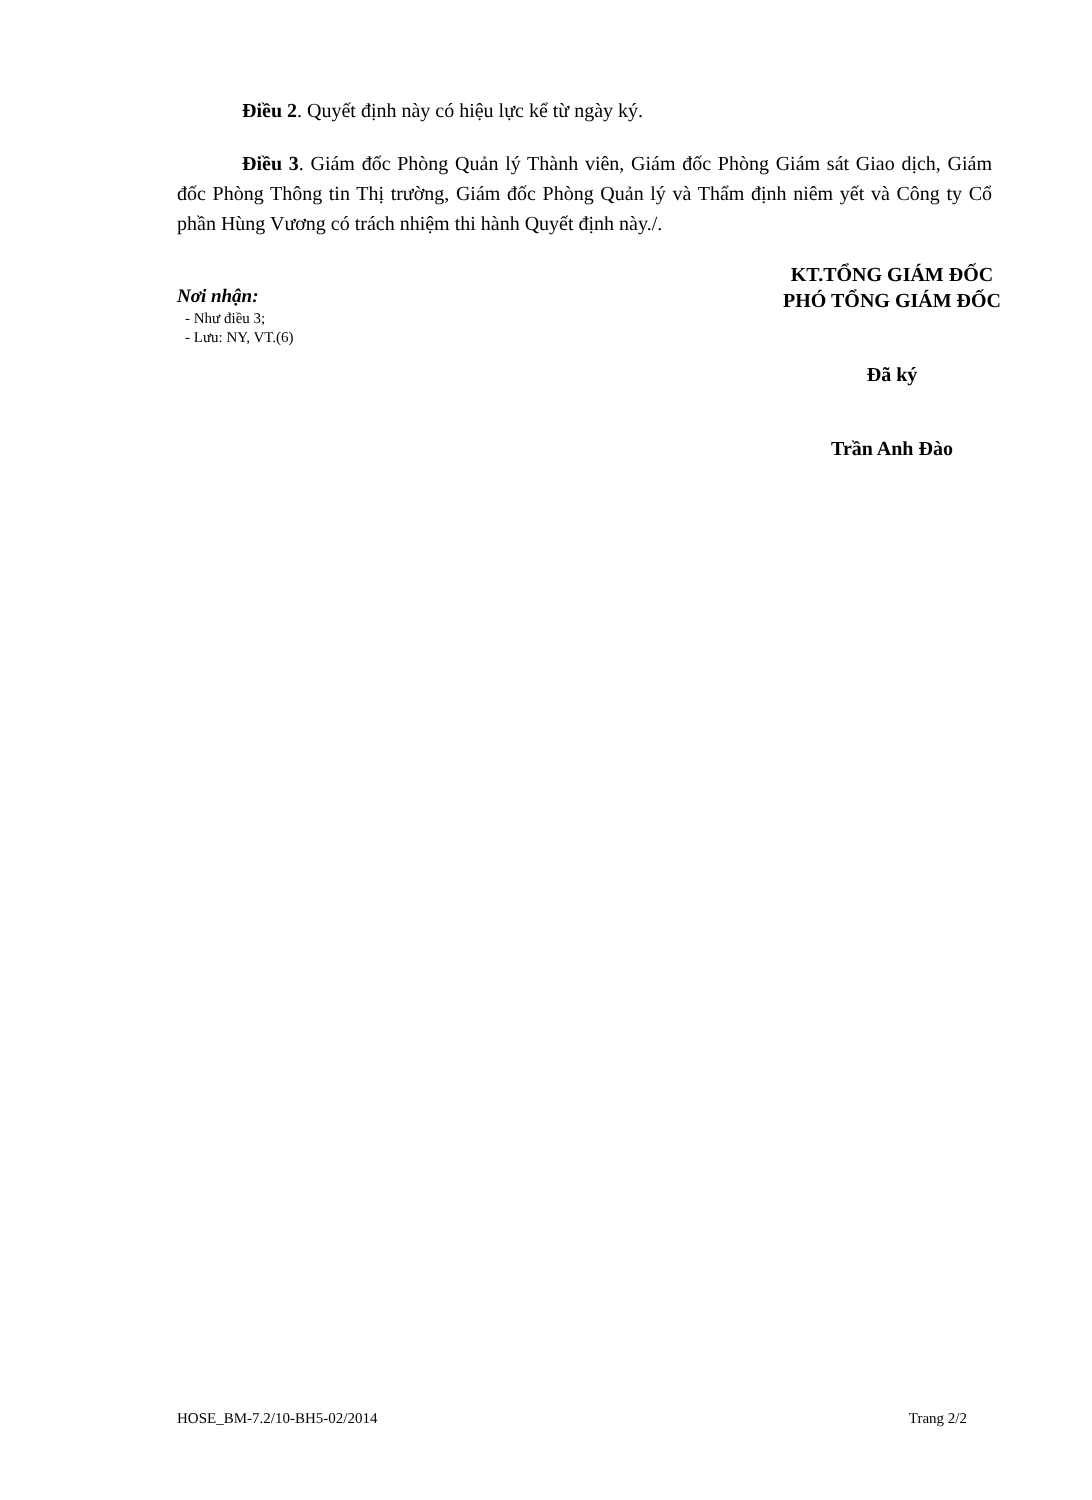Điều 2. Quyết định này có hiệu lực kể từ ngày ký.
Điều 3. Giám đốc Phòng Quản lý Thành viên, Giám đốc Phòng Giám sát Giao dịch, Giám đốc Phòng Thông tin Thị trường, Giám đốc Phòng Quản lý và Thẩm định niêm yết và Công ty Cổ phần Hùng Vương có trách nhiệm thi hành Quyết định này./.
Nơi nhận:
- Như điều 3;
- Lưu: NY, VT.(6)
KT.TỔNG GIÁM ĐỐC
PHÓ TỔNG GIÁM ĐỐC
Đã ký
Trần Anh Đào
HOSE_BM-7.2/10-BH5-02/2014 Trang 2/2